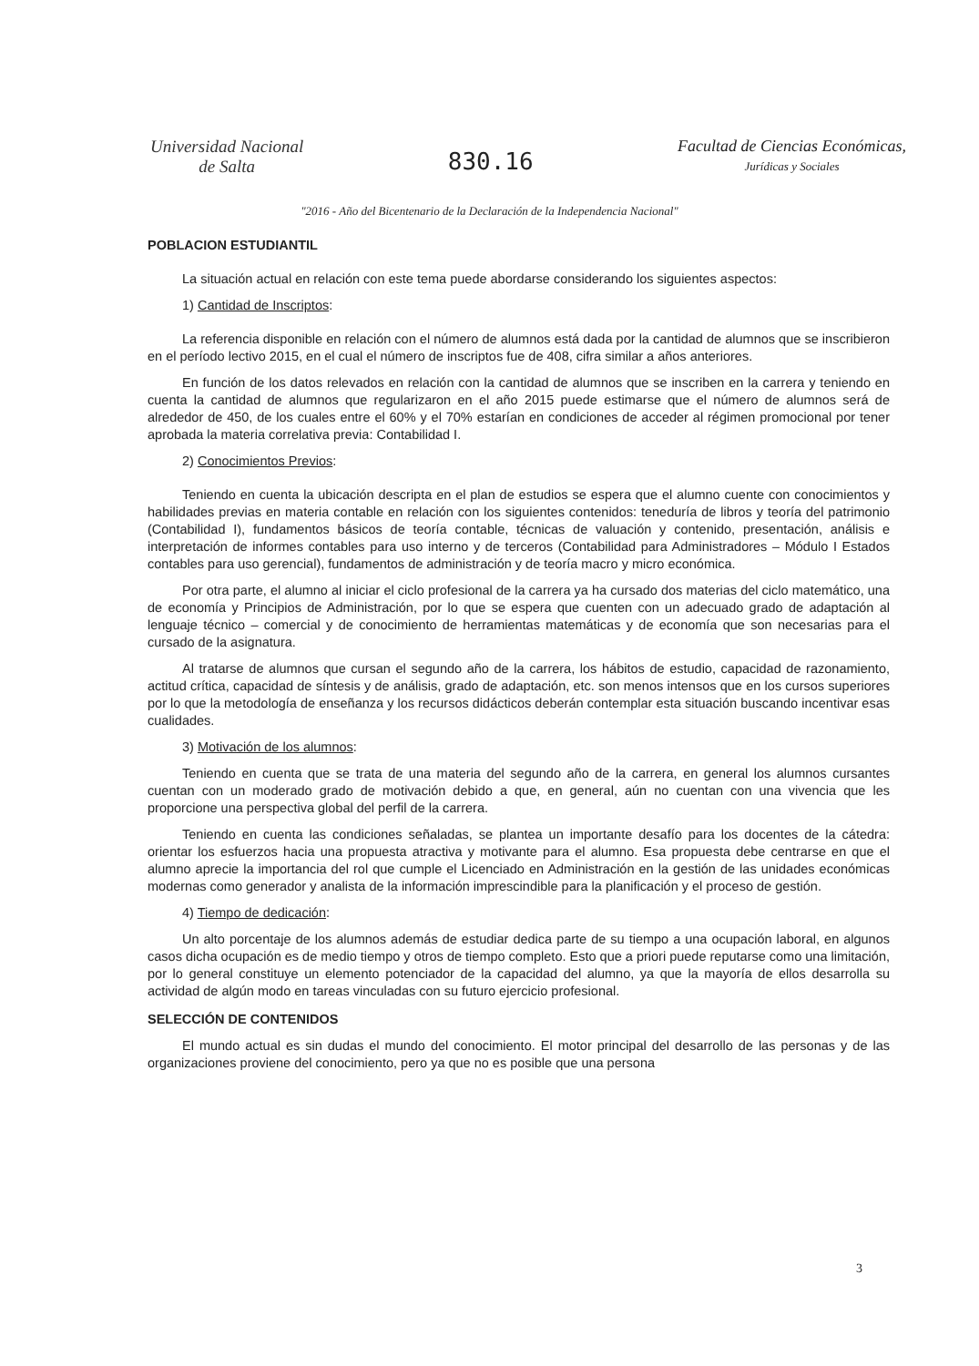Universidad Nacional
de Salta
830.16
Facultad de Ciencias Económicas,
Jurídicas y Sociales
"2016 - Año del Bicentenario de la Declaración de la Independencia Nacional"
POBLACION ESTUDIANTIL
La situación actual en relación con este tema puede abordarse considerando los siguientes aspectos:
1) Cantidad de Inscriptos:
La referencia disponible en relación con el número de alumnos está dada por la cantidad de alumnos que se inscribieron en el período lectivo 2015, en el cual el número de inscriptos fue de 408, cifra similar a años anteriores.
En función de los datos relevados en relación con la cantidad de alumnos que se inscriben en la carrera y teniendo en cuenta la cantidad de alumnos que regularizaron en el año 2015 puede estimarse que el número de alumnos será de alrededor de 450, de los cuales entre el 60% y el 70% estarían en condiciones de acceder al régimen promocional por tener aprobada la materia correlativa previa: Contabilidad I.
2) Conocimientos Previos:
Teniendo en cuenta la ubicación descripta en el plan de estudios se espera que el alumno cuente con conocimientos y habilidades previas en materia contable en relación con los siguientes contenidos: teneduría de libros y teoría del patrimonio (Contabilidad I), fundamentos básicos de teoría contable, técnicas de valuación y contenido, presentación, análisis e interpretación de informes contables para uso interno y de terceros (Contabilidad para Administradores – Módulo I Estados contables para uso gerencial), fundamentos de administración y de teoría macro y micro económica.
Por otra parte, el alumno al iniciar el ciclo profesional de la carrera ya ha cursado dos materias del ciclo matemático, una de economía y Principios de Administración, por lo que se espera que cuenten con un adecuado grado de adaptación al lenguaje técnico – comercial y de conocimiento de herramientas matemáticas y de economía que son necesarias para el cursado de la asignatura.
Al tratarse de alumnos que cursan el segundo año de la carrera, los hábitos de estudio, capacidad de razonamiento, actitud crítica, capacidad de síntesis y de análisis, grado de adaptación, etc. son menos intensos que en los cursos superiores por lo que la metodología de enseñanza y los recursos didácticos deberán contemplar esta situación buscando incentivar esas cualidades.
3) Motivación de los alumnos:
Teniendo en cuenta que se trata de una materia del segundo año de la carrera, en general los alumnos cursantes cuentan con un moderado grado de motivación debido a que, en general, aún no cuentan con una vivencia que les proporcione una perspectiva global del perfil de la carrera.
Teniendo en cuenta las condiciones señaladas, se plantea un importante desafío para los docentes de la cátedra: orientar los esfuerzos hacia una propuesta atractiva y motivante para el alumno. Esa propuesta debe centrarse en que el alumno aprecie la importancia del rol que cumple el Licenciado en Administración en la gestión de las unidades económicas modernas como generador y analista de la información imprescindible para la planificación y el proceso de gestión.
4) Tiempo de dedicación:
Un alto porcentaje de los alumnos además de estudiar dedica parte de su tiempo a una ocupación laboral, en algunos casos dicha ocupación es de medio tiempo y otros de tiempo completo. Esto que a priori puede reputarse como una limitación, por lo general constituye un elemento potenciador de la capacidad del alumno, ya que la mayoría de ellos desarrolla su actividad de algún modo en tareas vinculadas con su futuro ejercicio profesional.
SELECCIÓN DE CONTENIDOS
El mundo actual es sin dudas el mundo del conocimiento. El motor principal del desarrollo de las personas y de las organizaciones proviene del conocimiento, pero ya que no es posible que una persona
3